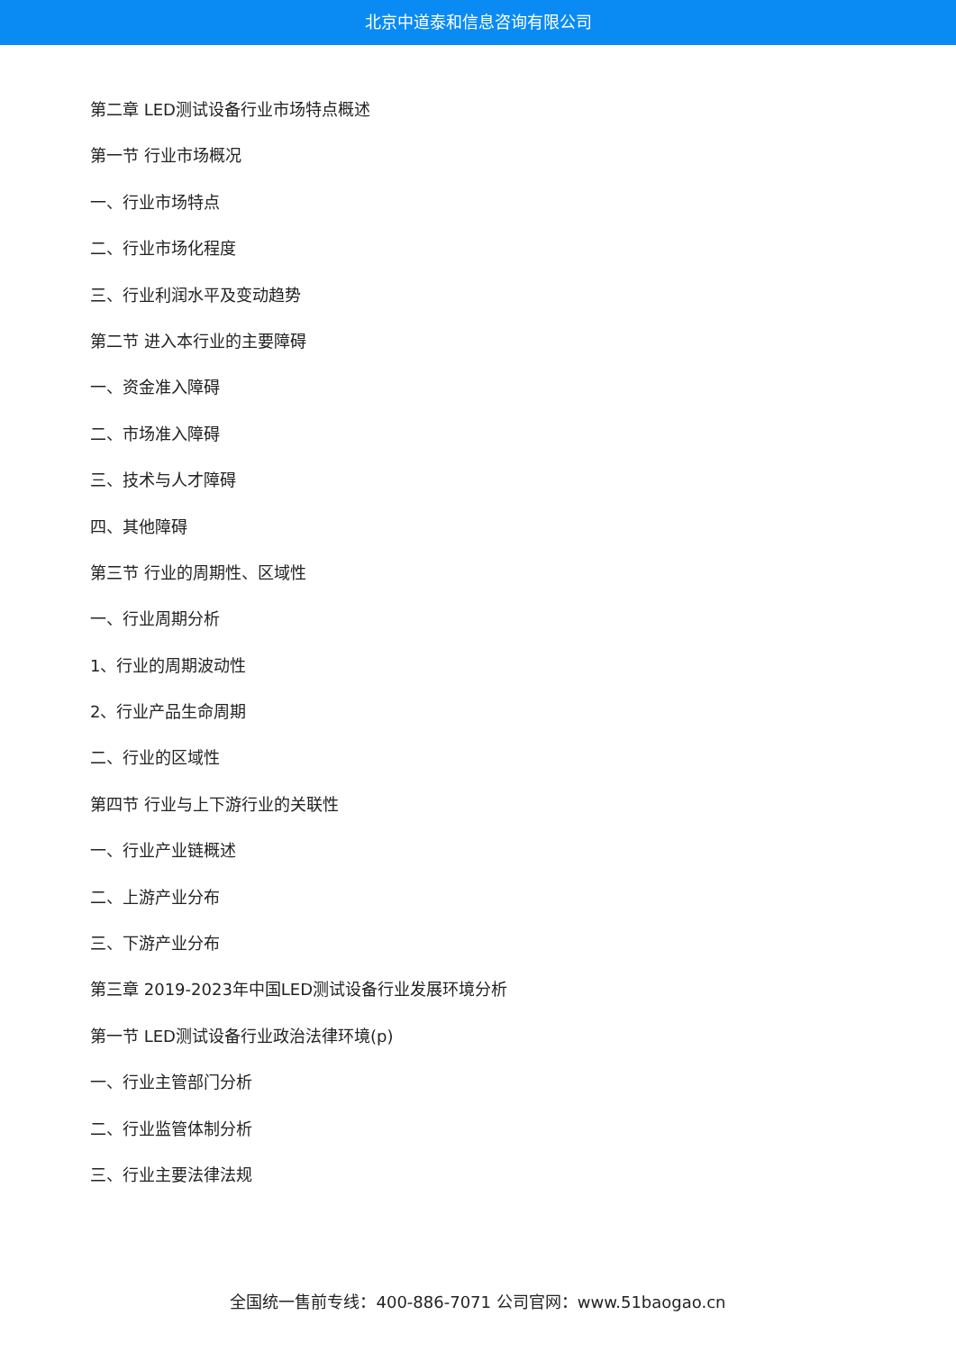北京中道泰和信息咨询有限公司
第二章 LED测试设备行业市场特点概述
第一节 行业市场概况
一、行业市场特点
二、行业市场化程度
三、行业利润水平及变动趋势
第二节 进入本行业的主要障碍
一、资金准入障碍
二、市场准入障碍
三、技术与人才障碍
四、其他障碍
第三节 行业的周期性、区域性
一、行业周期分析
1、行业的周期波动性
2、行业产品生命周期
二、行业的区域性
第四节 行业与上下游行业的关联性
一、行业产业链概述
二、上游产业分布
三、下游产业分布
第三章 2019-2023年中国LED测试设备行业发展环境分析
第一节 LED测试设备行业政治法律环境(p)
一、行业主管部门分析
二、行业监管体制分析
三、行业主要法律法规
全国统一售前专线：400-886-7071 公司官网：www.51baogao.cn